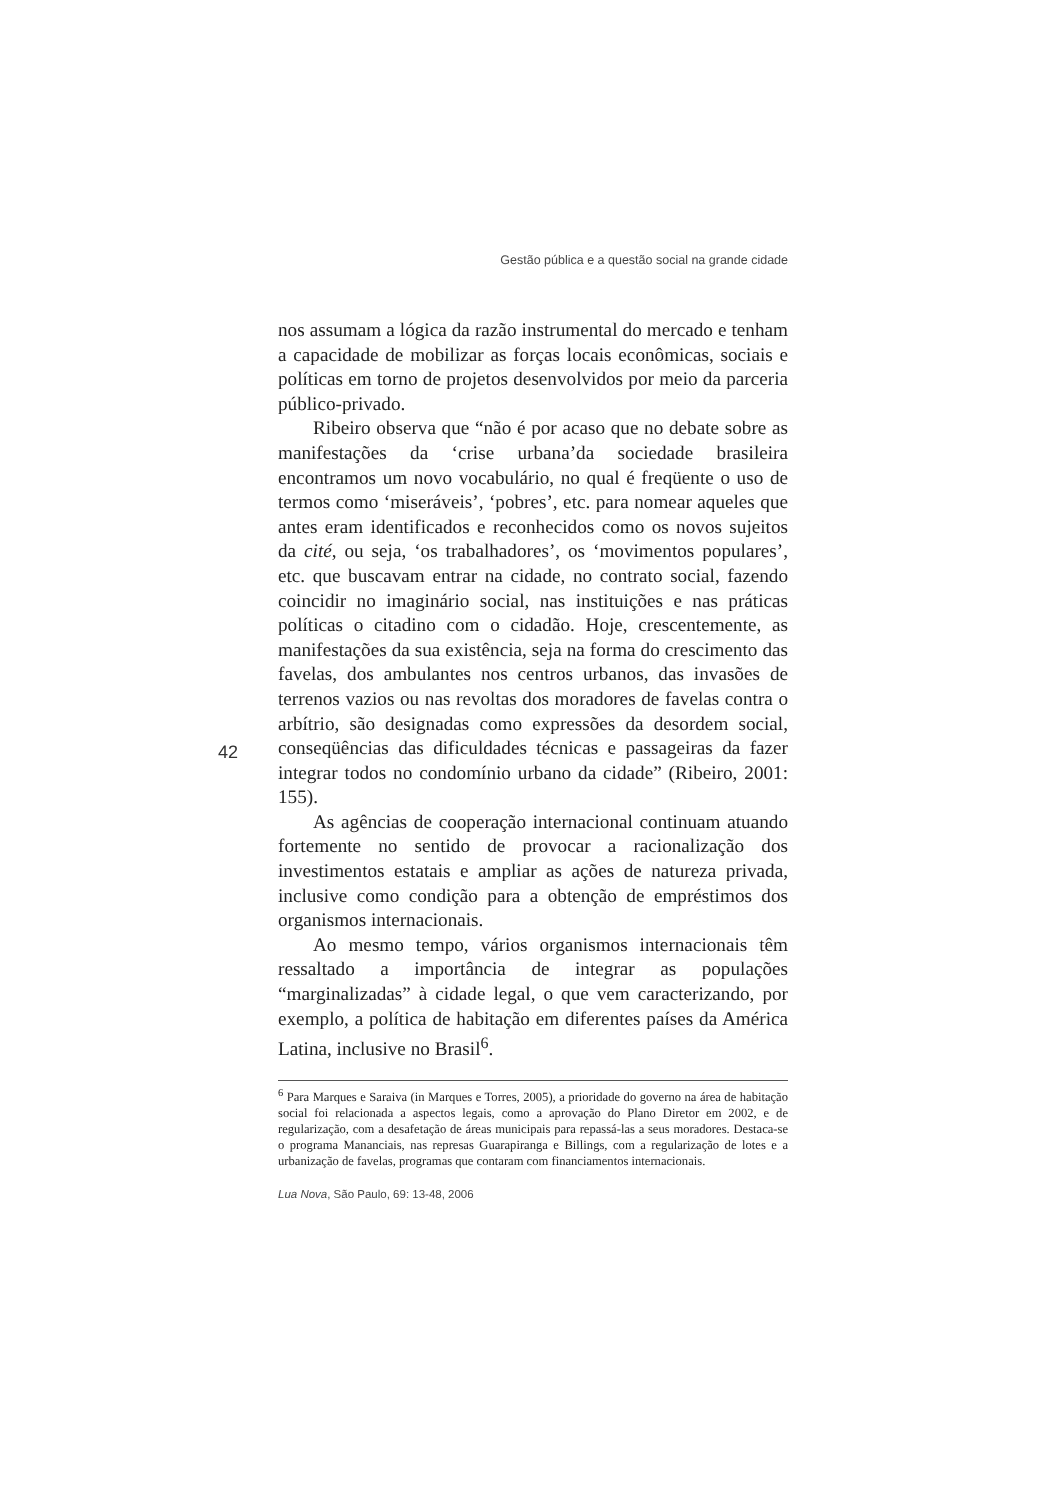Gestão pública e a questão social na grande cidade
nos assumam a lógica da razão instrumental do mercado e tenham a capacidade de mobilizar as forças locais econômicas, sociais e políticas em torno de projetos desenvolvidos por meio da parceria público-privado.
Ribeiro observa que “não é por acaso que no debate sobre as manifestações da ‘crise urbana’da sociedade brasileira encontramos um novo vocabulário, no qual é freqüente o uso de termos como ‘miseráveis’, ‘pobres’, etc. para nomear aqueles que antes eram identificados e reconhecidos como os novos sujeitos da cité, ou seja, ‘os trabalhadores’, os ‘movimentos populares’, etc. que buscavam entrar na cidade, no contrato social, fazendo coincidir no imaginário social, nas instituições e nas práticas políticas o citadino com o cidadão. Hoje, crescentemente, as manifestações da sua existência, seja na forma do crescimento das favelas, dos ambulantes nos centros urbanos, das invasões de terrenos vazios ou nas revoltas dos moradores de favelas contra o arbítrio, são designadas como expressões da desordem social, conseqüências das dificuldades técnicas e passageiras da fazer integrar todos no condomínio urbano da cidade” (Ribeiro, 2001: 155).
As agências de cooperação internacional continuam atuando fortemente no sentido de provocar a racionalização dos investimentos estatais e ampliar as ações de natureza privada, inclusive como condição para a obtenção de empréstimos dos organismos internacionais.
Ao mesmo tempo, vários organismos internacionais têm ressaltado a importância de integrar as populações “marginalizadas” à cidade legal, o que vem caracterizando, por exemplo, a política de habitação em diferentes países da América Latina, inclusive no Brasil<sup>6</sup>.
<sup>6</sup> Para Marques e Saraiva (in Marques e Torres, 2005), a prioridade do governo na área de habitação social foi relacionada a aspectos legais, como a aprovação do Plano Diretor em 2002, e de regularização, com a desafetação de áreas municipais para repassá-las a seus moradores. Destaca-se o programa Mananciais, nas represas Guarapiranga e Billings, com a regularização de lotes e a urbanização de favelas, programas que contaram com financiamentos internacionais.
42
Lua Nova, São Paulo, 69: 13-48, 2006